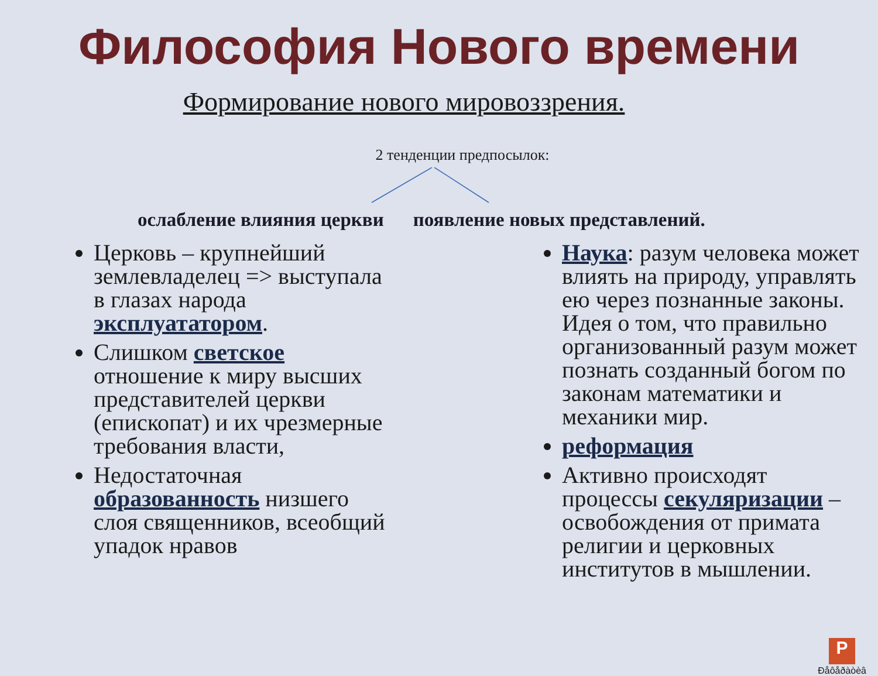Философия Нового времени
Формирование нового мировоззрения.
2 тенденции предпосылок:
ослабление влияния церкви появление новых представлений.
Церковь – крупнейший землевладелец => выступала в глазах народа эксплуататором.
Слишком светское отношение к миру высших представителей церкви (епископат) и их чрезмерные требования власти,
Недостаточная образованность низшего слоя священников, всеобщий упадок нравов
Наука: разум человека может влиять на природу, управлять ею через познанные законы. Идея о том, что правильно организованный разум может познать созданный богом по законам математики и механики мир.
реформация
Активно происходят процессы секуляризации – освобождения от примата религии и церковных институтов в мышлении.
P
Ðåôåðàòèâ